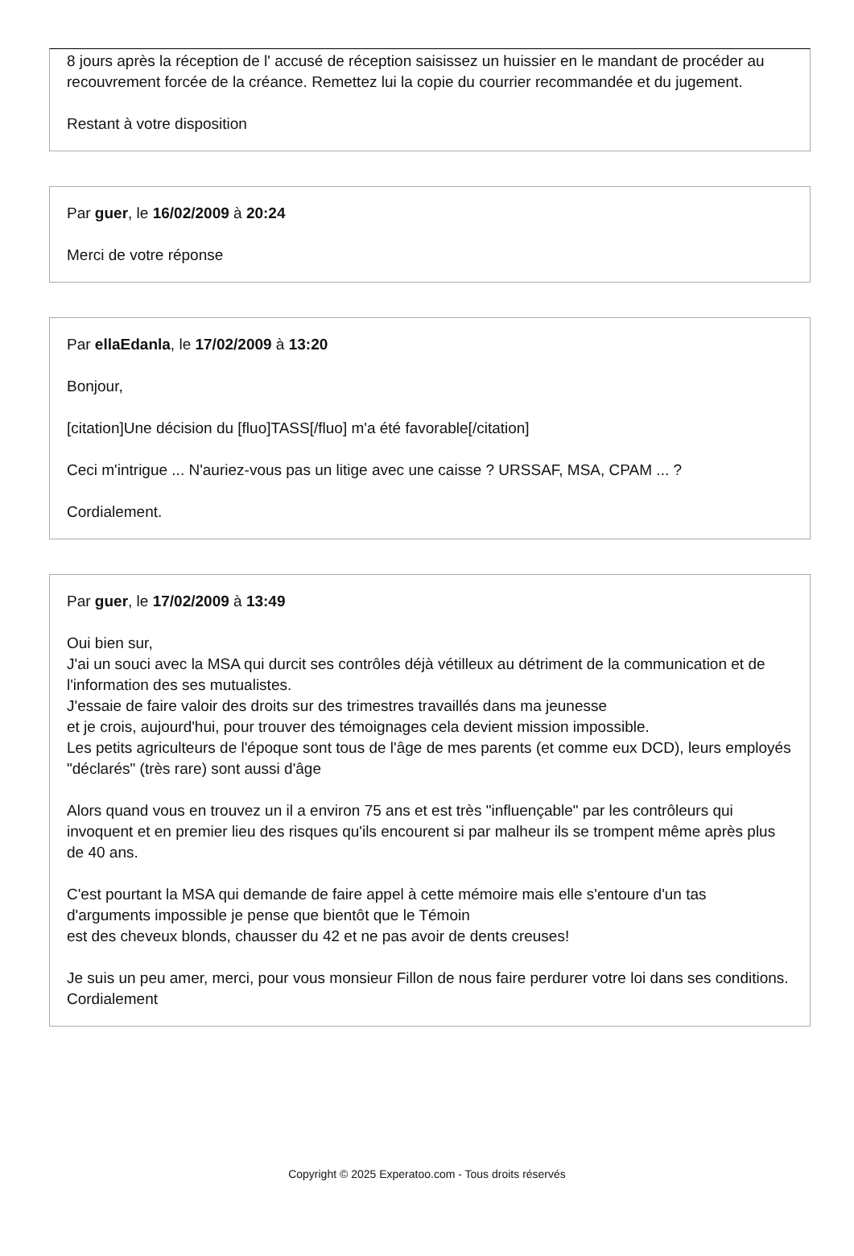8 jours après la réception de l' accusé de réception saisissez un huissier en le mandant de procéder au recouvrement forcée de la créance. Remettez lui la copie du courrier recommandée et du jugement.
Restant à votre disposition
Par guer, le 16/02/2009 à 20:24
Merci de votre réponse
Par ellaEdanla, le 17/02/2009 à 13:20
Bonjour,
[citation]Une décision du [fluo]TASS[/fluo] m'a été favorable[/citation]
Ceci m'intrigue ... N'auriez-vous pas un litige avec une caisse ? URSSAF, MSA, CPAM ... ?
Cordialement.
Par guer, le 17/02/2009 à 13:49
Oui bien sur,
J'ai un souci avec la MSA qui durcit ses contrôles déjà vétilleux au détriment de la communication et de l'information des ses mutualistes.
J'essaie de faire valoir des droits sur des trimestres travaillés dans ma jeunesse
et je crois, aujourd'hui, pour trouver des témoignages cela devient mission impossible.
Les petits agriculteurs de l'époque sont tous de l'âge de mes parents (et comme eux DCD), leurs employés "déclarés" (très rare) sont aussi d'âge
Alors quand vous en trouvez un il a environ 75 ans et est très "influençable" par les contrôleurs qui invoquent et en premier lieu des risques qu'ils encourent si par malheur ils se trompent même après plus de 40 ans.
C'est pourtant la MSA qui demande de faire appel à cette mémoire mais elle s'entoure d'un tas d'arguments impossible je pense que bientôt que le Témoin
est des cheveux blonds, chausser du 42 et ne pas avoir de dents creuses!
Je suis un peu amer, merci, pour vous monsieur Fillon de nous faire perdurer votre loi dans ses conditions.
Cordialement
Copyright © 2025 Experatoo.com - Tous droits réservés